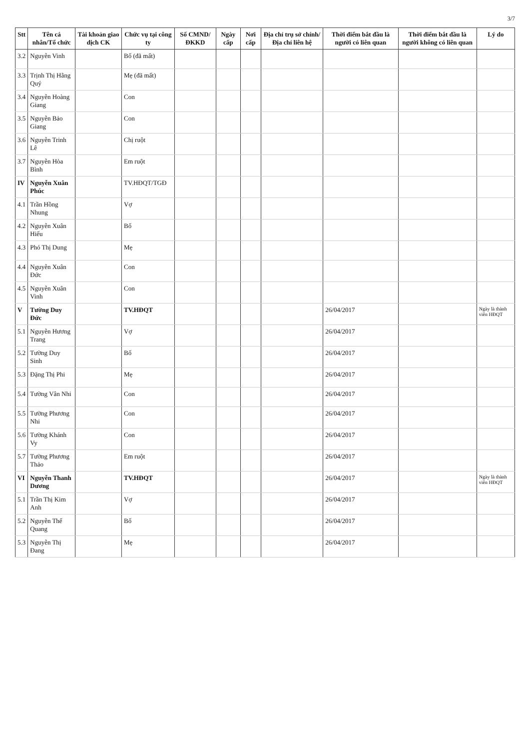3/7
| Stt | Tên cá nhân/Tổ chức | Tài khoản giao dịch CK | Chức vụ tại công ty | Số CMND/ ĐKKD | Ngày cấp | Nơi cấp | Địa chỉ trụ sở chính/ Địa chỉ liên hệ | Thời điểm bắt đầu là người có liên quan | Thời điểm bắt đầu là người không có liên quan | Lý do |
| --- | --- | --- | --- | --- | --- | --- | --- | --- | --- | --- |
| 3.2 | Nguyễn Vinh | | Bố (đã mất) | | | | | | | |
| 3.3 | Trịnh Thị Hằng Quý | | Mẹ (đã mất) | | | | | | | |
| 3.4 | Nguyễn Hoàng Giang | | Con | | | | | | | |
| 3.5 | Nguyễn Bảo Giang | | Con | | | | | | | |
| 3.6 | Nguyễn Trinh Lê | | Chị ruột | | | | | | | |
| 3.7 | Nguyễn Hòa Bình | | Em ruột | | | | | | | |
| IV | Nguyễn Xuân Phúc | | TV.HĐQT/TGĐ | | | | | | | |
| 4.1 | Trần Hồng Nhung | | Vợ | | | | | | | |
| 4.2 | Nguyễn Xuân Hiếu | | Bố | | | | | | | |
| 4.3 | Phó Thị Dung | | Mẹ | | | | | | | |
| 4.4 | Nguyễn Xuân Đức | | Con | | | | | | | |
| 4.5 | Nguyễn Xuân Vinh | | Con | | | | | | | |
| V | Tường Duy Đức | | TV.HĐQT | | | | | 26/04/2017 | | Ngày là thành viên HĐQT |
| 5.1 | Nguyễn Hương Trang | | Vợ | | | | | 26/04/2017 | | |
| 5.2 | Tường Duy Sinh | | Bố | | | | | 26/04/2017 | | |
| 5.3 | Đặng Thị Phi | | Mẹ | | | | | 26/04/2017 | | |
| 5.4 | Tường Vân Nhi | | Con | | | | | 26/04/2017 | | |
| 5.5 | Tường Phương Nhi | | Con | | | | | 26/04/2017 | | |
| 5.6 | Tường Khánh Vy | | Con | | | | | 26/04/2017 | | |
| 5.7 | Tường Phương Thảo | | Em ruột | | | | | 26/04/2017 | | |
| VI | Nguyễn Thanh Dương | | TV.HĐQT | | | | | 26/04/2017 | | Ngày là thành viên HĐQT |
| 5.1 | Trần Thị Kim Anh | | Vợ | | | | | 26/04/2017 | | |
| 5.2 | Nguyễn Thế Quang | | Bố | | | | | 26/04/2017 | | |
| 5.3 | Nguyễn Thị Đang | | Mẹ | | | | | 26/04/2017 | | |